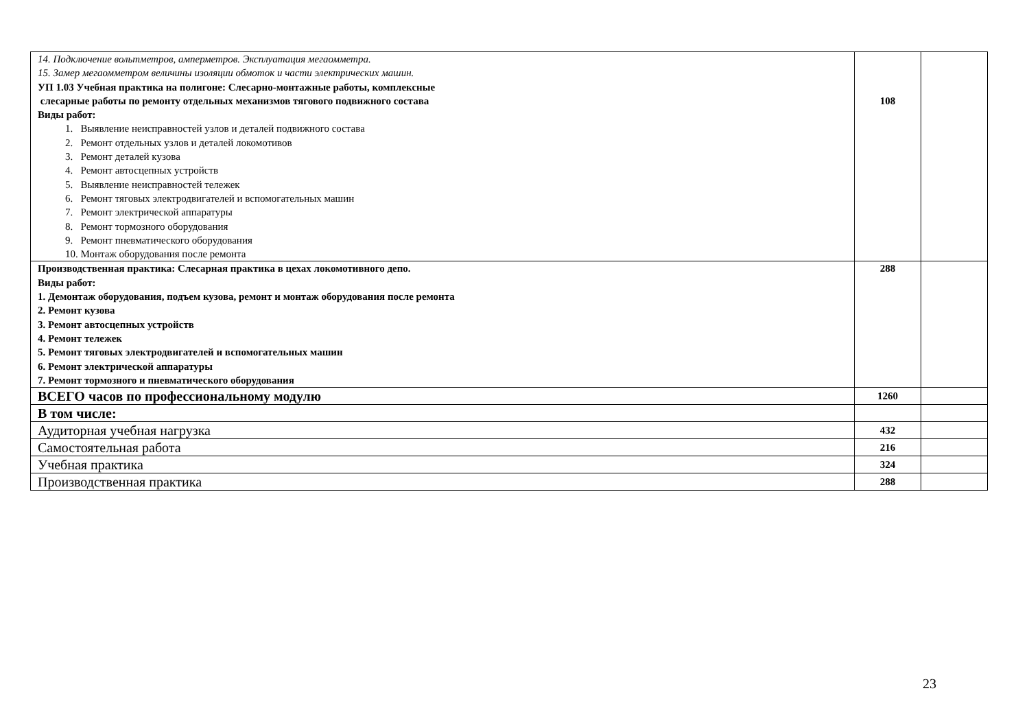| 14. Подключение вольтметров, амперметров. Эксплуатация мегаомметра. 15. Замер мегаомметром величины изоляции обмоток и части электрических машин. УП 1.03 Учебная практика на полигоне: Слесарно-монтажные работы, комплексные слесарные работы по ремонту отдельных механизмов тягового подвижного состава Виды работ: 1. Выявление неисправностей узлов и деталей подвижного состава 2. Ремонт отдельных узлов и деталей локомотивов 3. Ремонт деталей кузова 4. Ремонт автосцепных устройств 5. Выявление неисправностей тележек 6. Ремонт тяговых электродвигателей и вспомогательных машин 7. Ремонт электрической аппаратуры 8. Ремонт тормозного оборудования 9. Ремонт пневматического оборудования 10. Монтаж оборудования после ремонта | 108 | |
| Производственная практика: Слесарная практика в цехах локомотивного депо. Виды работ: 1. Демонтаж оборудования, подъем кузова, ремонт и монтаж оборудования после ремонта 2. Ремонт кузова 3. Ремонт автосцепных устройств 4. Ремонт тележек 5. Ремонт тяговых электродвигателей и вспомогательных машин 6. Ремонт электрической аппаратуры 7. Ремонт тормозного и пневматического оборудования | 288 | |
| ВСЕГО часов по профессиональному модулю | 1260 | |
| В том числе: | | |
| Аудиторная учебная нагрузка | 432 | |
| Самостоятельная работа | 216 | |
| Учебная практика | 324 | |
| Производственная практика | 288 | |
23